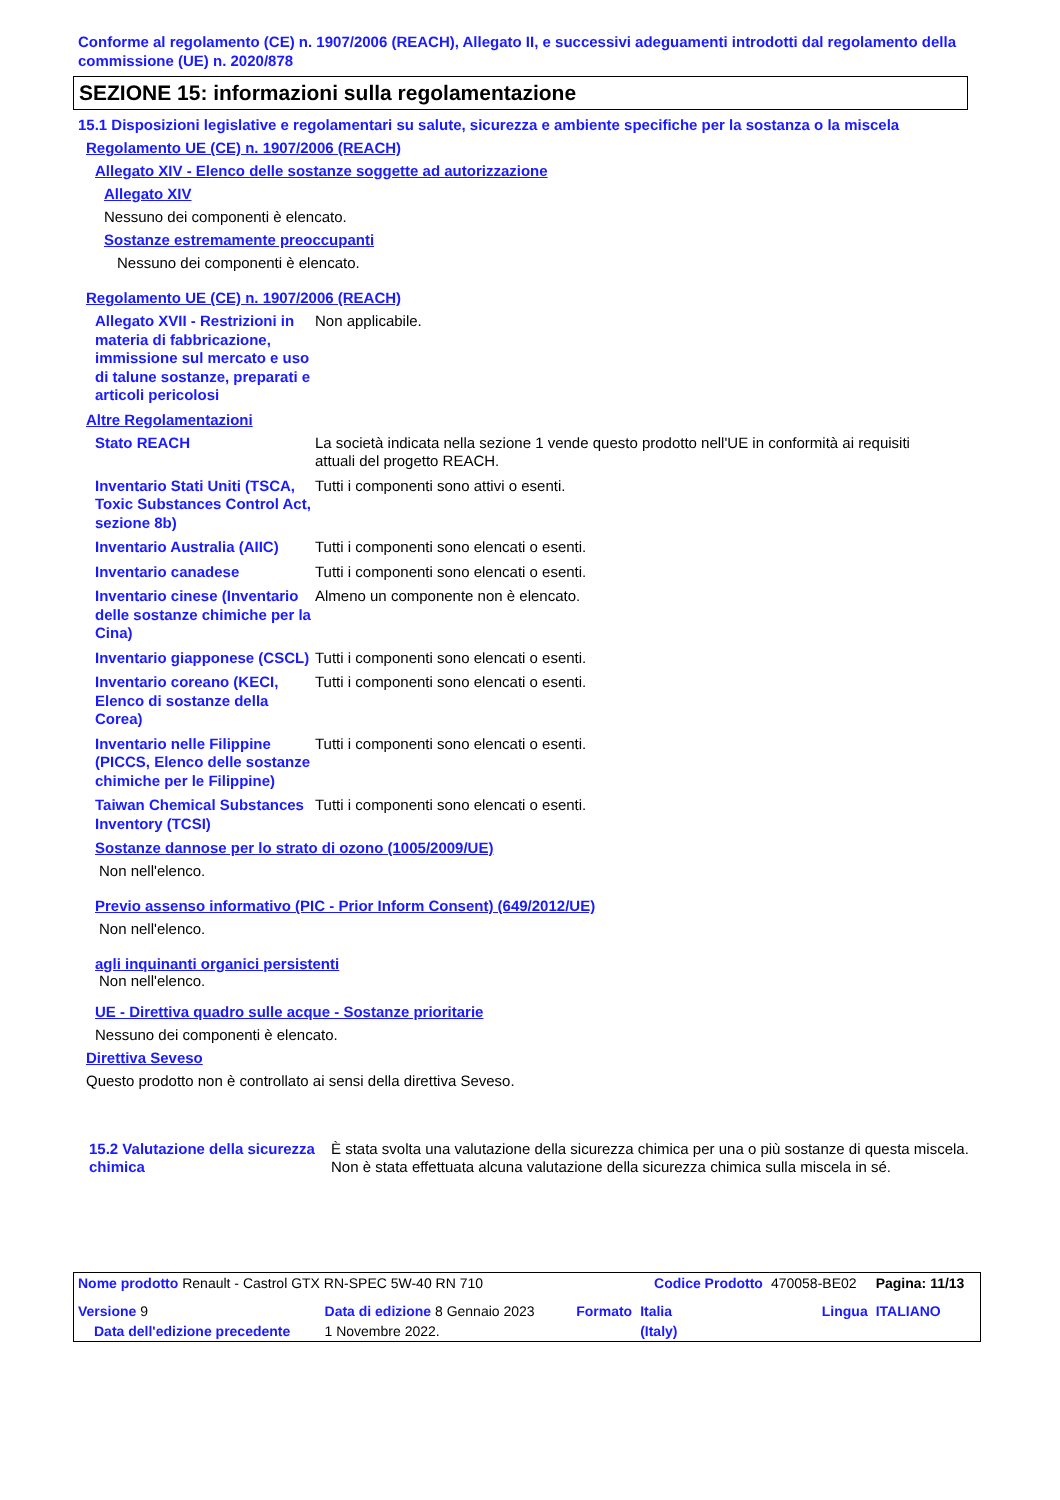Conforme al regolamento (CE) n. 1907/2006 (REACH), Allegato II, e successivi adeguamenti introdotti dal regolamento della commissione (UE) n. 2020/878
SEZIONE 15: informazioni sulla regolamentazione
15.1 Disposizioni legislative e regolamentari su salute, sicurezza e ambiente specifiche per la sostanza o la miscela
Regolamento UE (CE) n. 1907/2006 (REACH)
Allegato XIV - Elenco delle sostanze soggette ad autorizzazione
Allegato XIV
Nessuno dei componenti è elencato.
Sostanze estremamente preoccupanti
Nessuno dei componenti è elencato.
Regolamento UE (CE) n. 1907/2006 (REACH)
| Allegato XVII - Restrizioni in materia di fabbricazione, immissione sul mercato e uso di talune sostanze, preparati e articoli pericolosi | Non applicabile. |
Altre Regolamentazioni
| Stato REACH | La società indicata nella sezione 1 vende questo prodotto nell'UE in conformità ai requisiti attuali del progetto REACH. |
| Inventario Stati Uniti (TSCA, Toxic Substances Control Act, sezione 8b) | Tutti i componenti sono attivi o esenti. |
| Inventario Australia (AIIC) | Tutti i componenti sono elencati o esenti. |
| Inventario canadese | Tutti i componenti sono elencati o esenti. |
| Inventario cinese (Inventario delle sostanze chimiche per la Cina) | Almeno un componente non è elencato. |
| Inventario giapponese (CSCL) | Tutti i componenti sono elencati o esenti. |
| Inventario coreano (KECI, Elenco di sostanze della Corea) | Tutti i componenti sono elencati o esenti. |
| Inventario nelle Filippine (PICCS, Elenco delle sostanze chimiche per le Filippine) | Tutti i componenti sono elencati o esenti. |
| Taiwan Chemical Substances Inventory (TCSI) | Tutti i componenti sono elencati o esenti. |
Sostanze dannose per lo strato di ozono (1005/2009/UE)
Non nell'elenco.
Previo assenso informativo (PIC - Prior Inform Consent) (649/2012/UE)
Non nell'elenco.
agli inquinanti organici persistenti
Non nell'elenco.
UE - Direttiva quadro sulle acque - Sostanze prioritarie
Nessuno dei componenti è elencato.
Direttiva Seveso
Questo prodotto non è controllato ai sensi della direttiva Seveso.
| 15.2 Valutazione della sicurezza chimica | È stata svolta una valutazione della sicurezza chimica per una o più sostanze di questa miscela. Non è stata effettuata alcuna valutazione della sicurezza chimica sulla miscela in sé. |
| Nome prodotto Renault - Castrol GTX RN-SPEC 5W-40 RN 710 | | | Codice Prodotto | 470058-BE02 | | Pagina: 11/13 |
| Versione 9 | Data di edizione 8 Gennaio 2023 | Formato | Italia | | Lingua | ITALIANO |
| Data dell'edizione precedente | 1 Novembre 2022. | | (Italy) | | | |